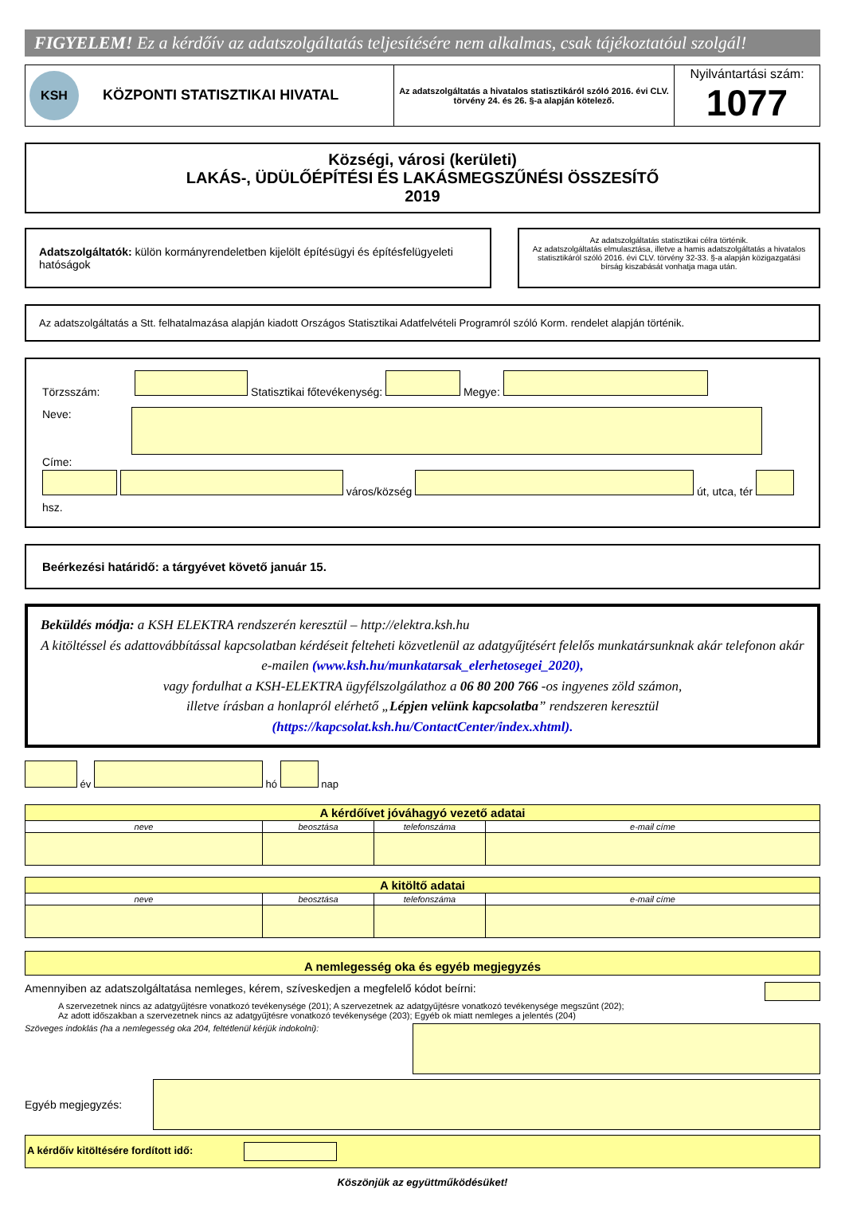FIGYELEM! Ez a kérdőív az adatszolgáltatás teljesítésére nem alkalmas, csak tájékoztatóul szolgál!
| KSH KÖZPONTI STATISZTIKAI HIVATAL | Az adatszolgáltatás a hivatalos statisztikáról szóló 2016. évi CLV. törvény 24. és 26. §-a alapján kötelező. | Nyilvántartási szám: 1077 |
Községi, városi (kerületi)
LAKÁS-, ÜDÜLŐÉPÍTÉSI ÉS LAKÁSMEGSZŰNÉSI ÖSSZESÍTŐ
2019
Adatszolgáltatók: külön kormányrendeletben kijelölt építésügyi és építésfelügyeleti hatóságok
Az adatszolgáltatás statisztikai célra történik.
Az adatszolgáltatás elmulasztása, illetve a hamis adatszolgáltatás a hivatalos statisztikáról szóló 2016. évi CLV. törvény 32-33. §-a alapján közigazgatási bírság kiszabását vonhatja maga után.
Az adatszolgáltatás a Stt. felhatalmazása alapján kiadott Országos Statisztikai Adatfelvételi Programról szóló Korm. rendelet alapján történik.
Törzsszám: Statisztikai főtevékenység: Megye:
Neve:
Címe:
város/község út, utca, tér hsz.
Beérkezési határidő: a tárgyévet követő január 15.
Beküldés módja: a KSH ELEKTRA rendszerén keresztül – http://elektra.ksh.hu
A kitöltéssel és adattovábbítással kapcsolatban kérdéseit felteheti közvetlenül az adatgyűjtésért felelős munkatársunknak akár telefonon akár e-mailen (www.ksh.hu/munkatarsak_elerhetosegei_2020),
vagy fordulhat a KSH-ELEKTRA ügyfélszolgálathoz a 06 80 200 766 -os ingyenes zöld számon,
illetve írásban a honlapról elérhető „Lépjen velünk kapcsolatba” rendszeren keresztül
(https://kapcsolat.ksh.hu/ContactCenter/index.xhtml).
év hó nap
| A kérdőívet jóváhagyó vezető adatai | | | |
| neve | beosztása | telefonszáma | e-mail címe |
| A kitöltő adatai | | | |
| neve | beosztása | telefonszáma | e-mail címe |
A nemlegesség oka és egyéb megjegyzés
Amennyiben az adatszolgáltatása nemleges, kérem, szíveskedjen a megfelelő kódot beírni:
A szervezetnek nincs az adatgyűjtésre vonatkozó tevékenysége (201); A szervezetnek az adatgyűjtésre vonatkozó tevékenysége megszűnt (202);
Az adott időszakban a szervezetnek nincs az adatgyűjtésre vonatkozó tevékenysége (203); Egyéb ok miatt nemleges a jelentés (204)
Szöveges indoklás (ha a nemlegesség oka 204, feltétlenül kérjük indokolni):
Egyéb megjegyzés:
A kérdőív kitöltésére fordított idő:
Köszönjük az együttműködésüket!